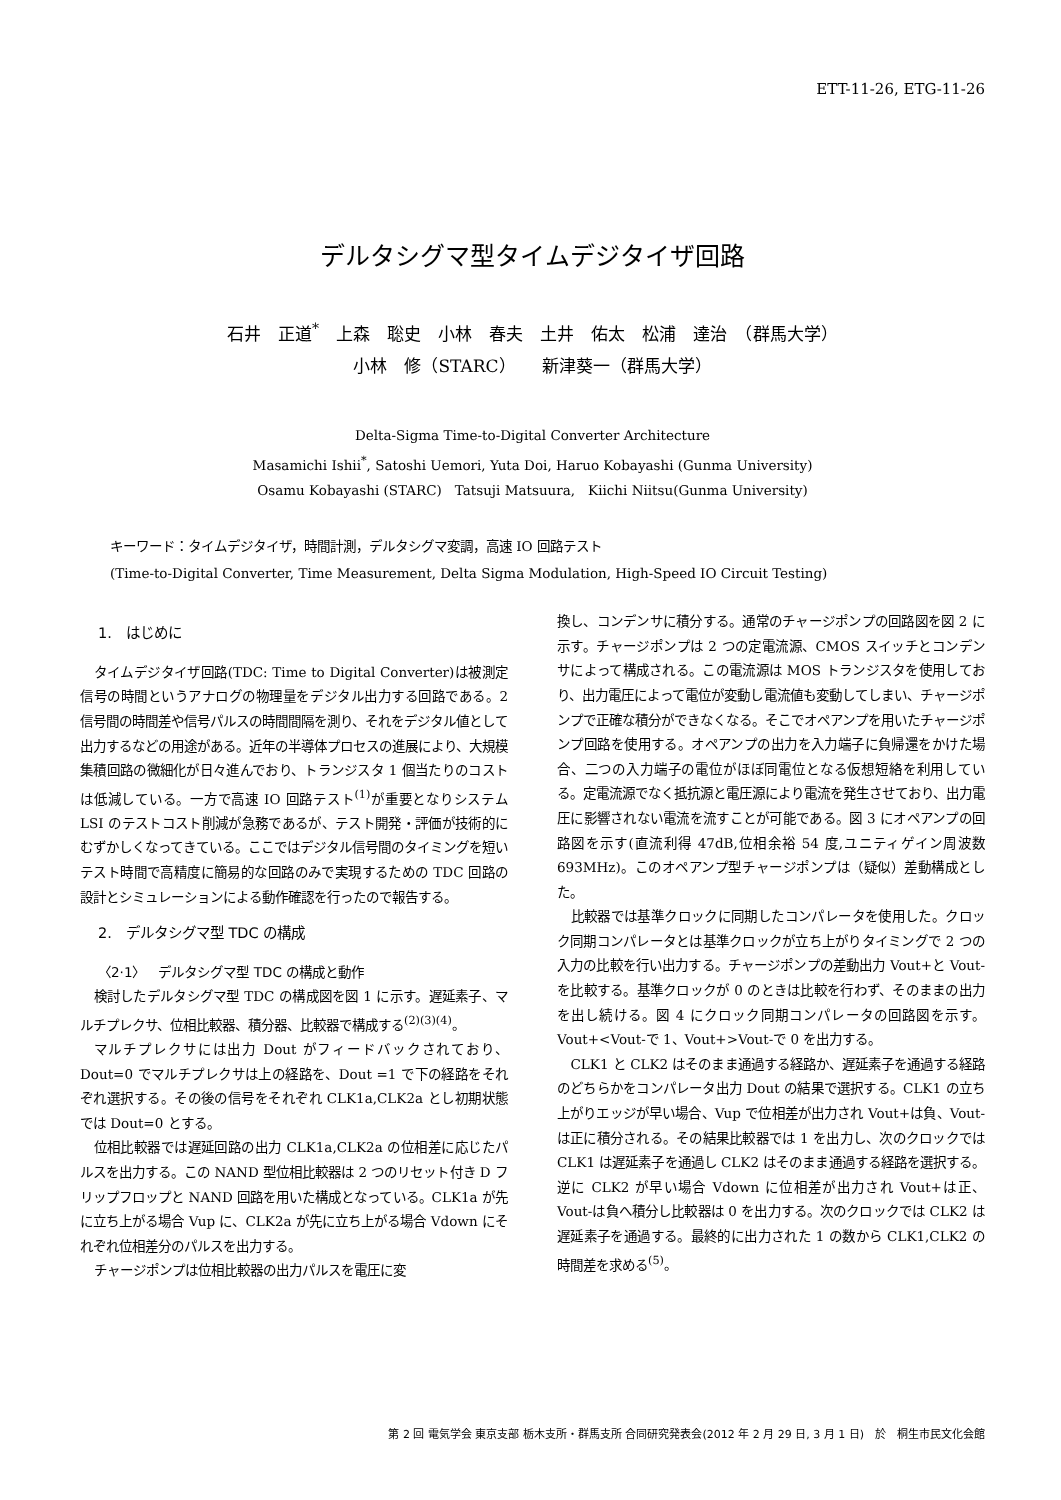ETT-11-26, ETG-11-26
デルタシグマ型タイムデジタイザ回路
石井　正道<sup>*</sup>　上森　聡史　小林　春夫　土井　佑太　松浦　達治　（群馬大学）
小林　修（STARC）　　新津葵一（群馬大学）
Delta-Sigma Time-to-Digital Converter Architecture
Masamichi Ishii<sup>*</sup>, Satoshi Uemori, Yuta Doi, Haruo Kobayashi (Gunma University)
Osamu Kobayashi (STARC)　Tatsuji Matsuura,　Kiichi Niitsu(Gunma University)
キーワード：タイムデジタイザ，時間計測，デルタシグマ変調，高速 IO 回路テスト
(Time-to-Digital Converter, Time Measurement, Delta Sigma Modulation, High-Speed IO Circuit Testing)
1.　はじめに
タイムデジタイザ回路(TDC: Time to Digital Converter)は被測定信号の時間というアナログの物理量をデジタル出力する回路である。2 信号間の時間差や信号パルスの時間間隔を測り、それをデジタル値として出力するなどの用途がある。近年の半導体プロセスの進展により、大規模集積回路の微細化が日々進んでおり、トランジスタ 1 個当たりのコストは低減している。一方で高速 IO 回路テスト<sup>(1)</sup>が重要となりシステム LSI のテストコスト削減が急務であるが、テスト開発・評価が技術的にむずかしくなってきている。ここではデジタル信号間のタイミングを短いテスト時間で高精度に簡易的な回路のみで実現するための TDC 回路の設計とシミュレーションによる動作確認を行ったので報告する。
2.　デルタシグマ型 TDC の構成
〈2·1〉　デルタシグマ型 TDC の構成と動作
検討したデルタシグマ型 TDC の構成図を図 1 に示す。遅延素子、マルチプレクサ、位相比較器、積分器、比較器で構成する<sup>(2)(3)(4)</sup>。
マルチプレクサには出力 Dout がフィードバックされており、Dout=0 でマルチプレクサは上の経路を、Dout =1 で下の経路をそれぞれ選択する。その後の信号をそれぞれ CLK1a,CLK2a とし初期状態では Dout=0 とする。
位相比較器では遅延回路の出力 CLK1a,CLK2a の位相差に応じたパルスを出力する。この NAND 型位相比較器は 2 つのリセット付き D フリップフロップと NAND 回路を用いた構成となっている。CLK1a が先に立ち上がる場合 Vup に、CLK2a が先に立ち上がる場合 Vdown にそれぞれ位相差分のパルスを出力する。
チャージポンプは位相比較器の出力パルスを電圧に変
換し、コンデンサに積分する。通常のチャージポンプの回路図を図 2 に示す。チャージポンプは 2 つの定電流源、CMOS スイッチとコンデンサによって構成される。この電流源は MOS トランジスタを使用しており、出力電圧によって電位が変動し電流値も変動してしまい、チャージポンプで正確な積分ができなくなる。そこでオペアンプを用いたチャージポンプ回路を使用する。オペアンプの出力を入力端子に負帰還をかけた場合、二つの入力端子の電位がほぼ同電位となる仮想短絡を利用している。定電流源でなく抵抗源と電圧源により電流を発生させており、出力電圧に影響されない電流を流すことが可能である。図 3 にオペアンプの回路図を示す(直流利得 47dB,位相余裕 54 度,ユニティゲイン周波数 693MHz)。このオペアンプ型チャージポンプは（疑似）差動構成とした。
比較器では基準クロックに同期したコンパレータを使用した。クロック同期コンパレータとは基準クロックが立ち上がりタイミングで 2 つの入力の比較を行い出力する。チャージポンプの差動出力 Vout+と Vout-を比較する。基準クロックが 0 のときは比較を行わず、そのままの出力を出し続ける。図 4 にクロック同期コンパレータの回路図を示す。Vout+<Vout-で 1、Vout+>Vout-で 0 を出力する。
CLK1 と CLK2 はそのまま通過する経路か、遅延素子を通過する経路のどちらかをコンパレータ出力 Dout の結果で選択する。CLK1 の立ち上がりエッジが早い場合、Vup で位相差が出力され Vout+は負、Vout-は正に積分される。その結果比較器では 1 を出力し、次のクロックでは CLK1 は遅延素子を通過し CLK2 はそのまま通過する経路を選択する。逆に CLK2 が早い場合 Vdown に位相差が出力され Vout+は正、Vout-は負へ積分し比較器は 0 を出力する。次のクロックでは CLK2 は遅延素子を通過する。最終的に出力された 1 の数から CLK1,CLK2 の時間差を求める<sup>(5)</sup>。
第 2 回 電気学会 東京支部 栃木支所・群馬支所 合同研究発表会(2012 年 2 月 29 日, 3 月 1 日)　於　桐生市民文化会館